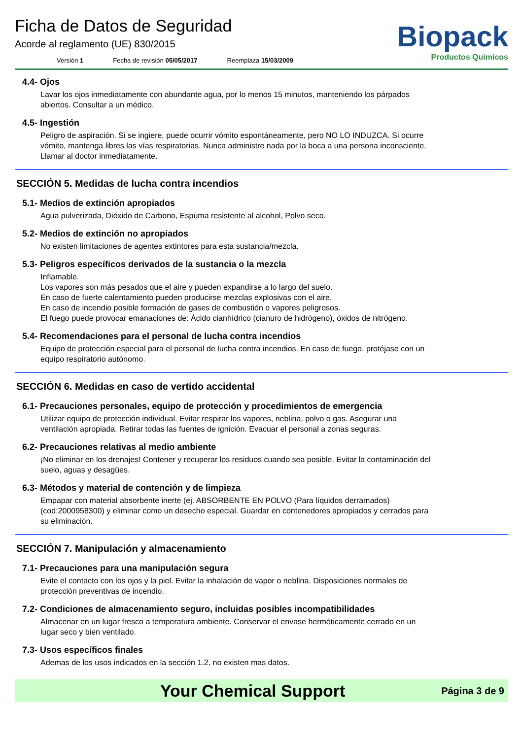Ficha de Datos de Seguridad
Acorde al reglamento (UE) 830/2015
Versión 1 Fecha de revisión 05/05/2017 Reemplaza 15/03/2009
Biopack
Productos Químicos
4.4- Ojos
Lavar los ojos inmediatamente con abundante agua, por lo menos 15 minutos, manteniendo los párpados abiertos. Consultar a un médico.
4.5- Ingestión
Peligro de aspiración. Si se ingiere, puede ocurrir vómito espontáneamente, pero NO LO INDUZCA. Si ocurre vómito, mantenga libres las vías respiratorias. Nunca administre nada por la boca a una persona inconsciente. Llamar al doctor inmediatamente.
SECCIÓN 5. Medidas de lucha contra incendios
5.1- Medios de extinción apropiados
Agua pulverizada, Dióxido de Carbono, Espuma resistente al alcohol, Polvo seco.
5.2- Medios de extinción no apropiados
No existen limitaciones de agentes extintores para esta sustancia/mezcla.
5.3- Peligros específicos derivados de la sustancia o la mezcla
Inflamable.
Los vapores son más pesados que el aire y pueden expandirse a lo largo del suelo.
En caso de fuerte calentamiento pueden producirse mezclas explosivas con el aire.
En caso de incendio posible formación de gases de combustión o vapores peligrosos.
El fuego puede provocar emanaciones de: Ácido cianhídrico (cianuro de hidrógeno), óxidos de nitrógeno.
5.4- Recomendaciones para el personal de lucha contra incendios
Equipo de protección especial para el personal de lucha contra incendios. En caso de fuego, protéjase con un equipo respiratorio autónomo.
SECCIÓN 6. Medidas en caso de vertido accidental
6.1- Precauciones personales, equipo de protección y procedimientos de emergencia
Utilizar equipo de protección individual. Evitar respirar los vapores, neblina, polvo o gas. Asegurar una ventilación apropiada. Retirar todas las fuentes de ignición. Evacuar el personal a zonas seguras.
6.2- Precauciones relativas al medio ambiente
¡No eliminar en los drenajes! Contener y recuperar los residuos cuando sea posible. Evitar la contaminación del suelo, aguas y desagües.
6.3- Métodos y material de contención y de limpieza
Empapar con material absorbente inerte (ej. ABSORBENTE EN POLVO (Para líquidos derramados) (cod:2000958300) y eliminar como un desecho especial. Guardar en contenedores apropiados y cerrados para su eliminación.
SECCIÓN 7. Manipulación y almacenamiento
7.1- Precauciones para una manipulación segura
Evite el contacto con los ojos y la piel. Evitar la inhalación de vapor o neblina. Disposiciones normales de protección preventivas de incendio.
7.2- Condiciones de almacenamiento seguro, incluidas posibles incompatibilidades
Almacenar en un lugar fresco a temperatura ambiente. Conservar el envase herméticamente cerrado en un lugar seco y bien ventilado.
7.3- Usos específicos finales
Ademas de los usos indicados en la sección 1.2, no existen mas datos.
Your Chemical Support
Página 3 de 9